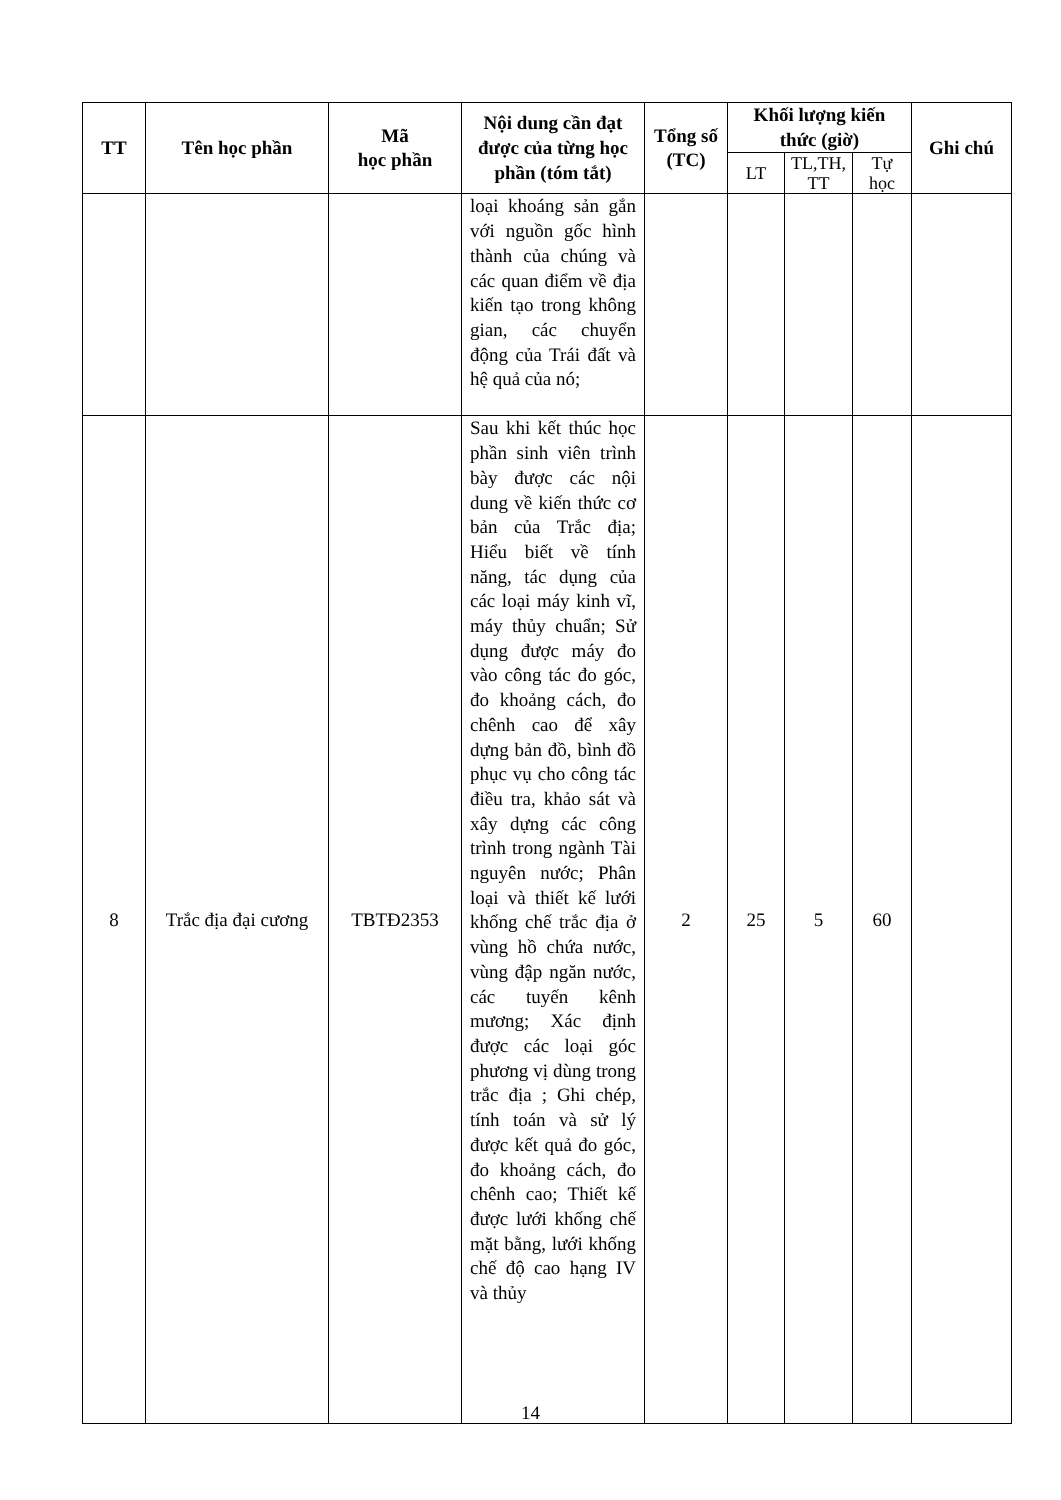| TT | Tên học phần | Mã học phần | Nội dung cần đạt được của từng học phần (tóm tắt) | Tổng số (TC) | Khối lượng kiến thức (giờ) | | | Ghi chú |
| --- | --- | --- | --- | --- | --- | --- | --- | --- |
| | | | | | LT | TL,TH, TT | Tự học | |
| | | | loại khoáng sản gắn với nguồn gốc hình thành của chúng và các quan điểm về địa kiến tạo trong không gian, các chuyển động của Trái đất và hệ quả của nó; | | | | | |
| 8 | Trắc địa đại cương | TBTĐ2353 | Sau khi kết thúc học phần sinh viên trình bày được các nội dung về kiến thức cơ bản của Trắc địa; Hiểu biết về tính năng, tác dụng của các loại máy kinh vĩ, máy thủy chuẩn; Sử dụng được máy đo vào công tác đo góc, đo khoảng cách, đo chênh cao để xây dựng bản đồ, bình đồ phục vụ cho công tác điều tra, khảo sát và xây dựng các công trình trong ngành Tài nguyên nước; Phân loại và thiết kế lưới khống chế trắc địa ở vùng hồ chứa nước, vùng đập ngăn nước, các tuyến kênh mương; Xác định được các loại góc phương vị dùng trong trắc địa ; Ghi chép, tính toán và sử lý được kết quả đo góc, đo khoảng cách, đo chênh cao; Thiết kế được lưới khống chế mặt bằng, lưới khống chế độ cao hạng IV và thủy | 2 | 25 | 5 | 60 | |
14